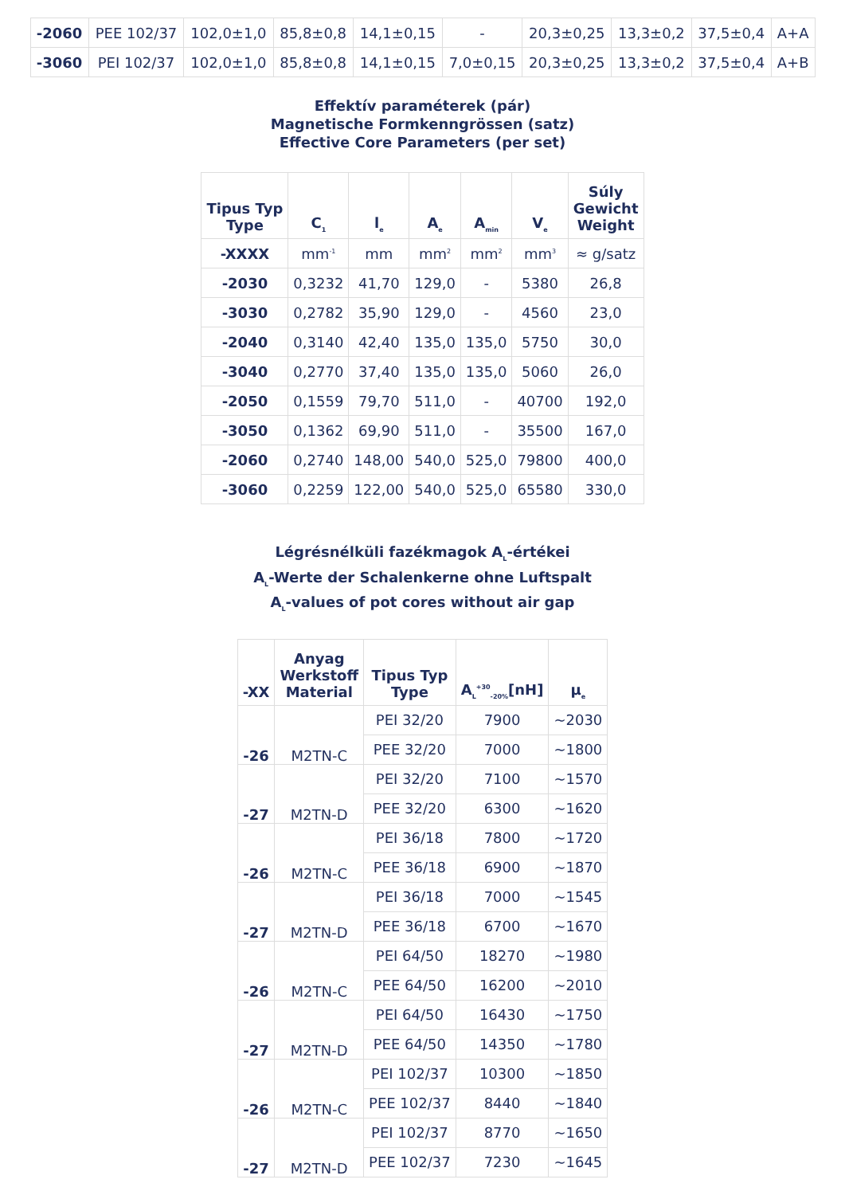| -2060 | PEE 102/37 | 102,0±1,0 | 85,8±0,8 | 14,1±0,15 | - | 20,3±0,25 | 13,3±0,2 | 37,5±0,4 | A+A |
| -3060 | PEI 102/37 | 102,0±1,0 | 85,8±0,8 | 14,1±0,15 | 7,0±0,15 | 20,3±0,25 | 13,3±0,2 | 37,5±0,4 | A+B |
Effektív paraméterek (pár)
Magnetische Formkenngrössen (satz)
Effective Core Parameters (per set)
| Tipus Typ Type | C<sub>1</sub> | l<sub>e</sub> | A<sub>e</sub> | A<sub>min</sub> | V<sub>e</sub> | Súly Gewicht Weight |
| --- | --- | --- | --- | --- | --- | --- |
| -XXXX | mm<sup>-1</sup> | mm | mm<sup>2</sup> | mm<sup>2</sup> | mm<sup>3</sup> | ≈ g/satz |
| -2030 | 0,3232 | 41,70 | 129,0 | - | 5380 | 26,8 |
| -3030 | 0,2782 | 35,90 | 129,0 | - | 4560 | 23,0 |
| -2040 | 0,3140 | 42,40 | 135,0 | 135,0 | 5750 | 30,0 |
| -3040 | 0,2770 | 37,40 | 135,0 | 135,0 | 5060 | 26,0 |
| -2050 | 0,1559 | 79,70 | 511,0 | - | 40700 | 192,0 |
| -3050 | 0,1362 | 69,90 | 511,0 | - | 35500 | 167,0 |
| -2060 | 0,2740 | 148,00 | 540,0 | 525,0 | 79800 | 400,0 |
| -3060 | 0,2259 | 122,00 | 540,0 | 525,0 | 65580 | 330,0 |
Légrésnélküli fazékmagok A<sub>L</sub>-értékei
A<sub>L</sub>-Werte der Schalenkerne ohne Luftspalt
A<sub>L</sub>-values of pot cores without air gap
| -XX | Anyag Werkstoff Material | Tipus Typ Type | A<sub>L</sub><sup>+30</sup><sub>-20%</sub>[nH] | µ<sub>e</sub> |
| --- | --- | --- | --- | --- |
| -26 | M2TN-C | PEI 32/20 | 7900 | ~2030 |
| | | PEE 32/20 | 7000 | ~1800 |
| -27 | M2TN-D | PEI 32/20 | 7100 | ~1570 |
| | | PEE 32/20 | 6300 | ~1620 |
| -26 | M2TN-C | PEI 36/18 | 7800 | ~1720 |
| | | PEE 36/18 | 6900 | ~1870 |
| -27 | M2TN-D | PEI 36/18 | 7000 | ~1545 |
| | | PEE 36/18 | 6700 | ~1670 |
| -26 | M2TN-C | PEI 64/50 | 18270 | ~1980 |
| | | PEE 64/50 | 16200 | ~2010 |
| -27 | M2TN-D | PEI 64/50 | 16430 | ~1750 |
| | | PEE 64/50 | 14350 | ~1780 |
| -26 | M2TN-C | PEI 102/37 | 10300 | ~1850 |
| | | PEE 102/37 | 8440 | ~1840 |
| -27 | M2TN-D | PEI 102/37 | 8770 | ~1650 |
| | | PEE 102/37 | 7230 | ~1645 |